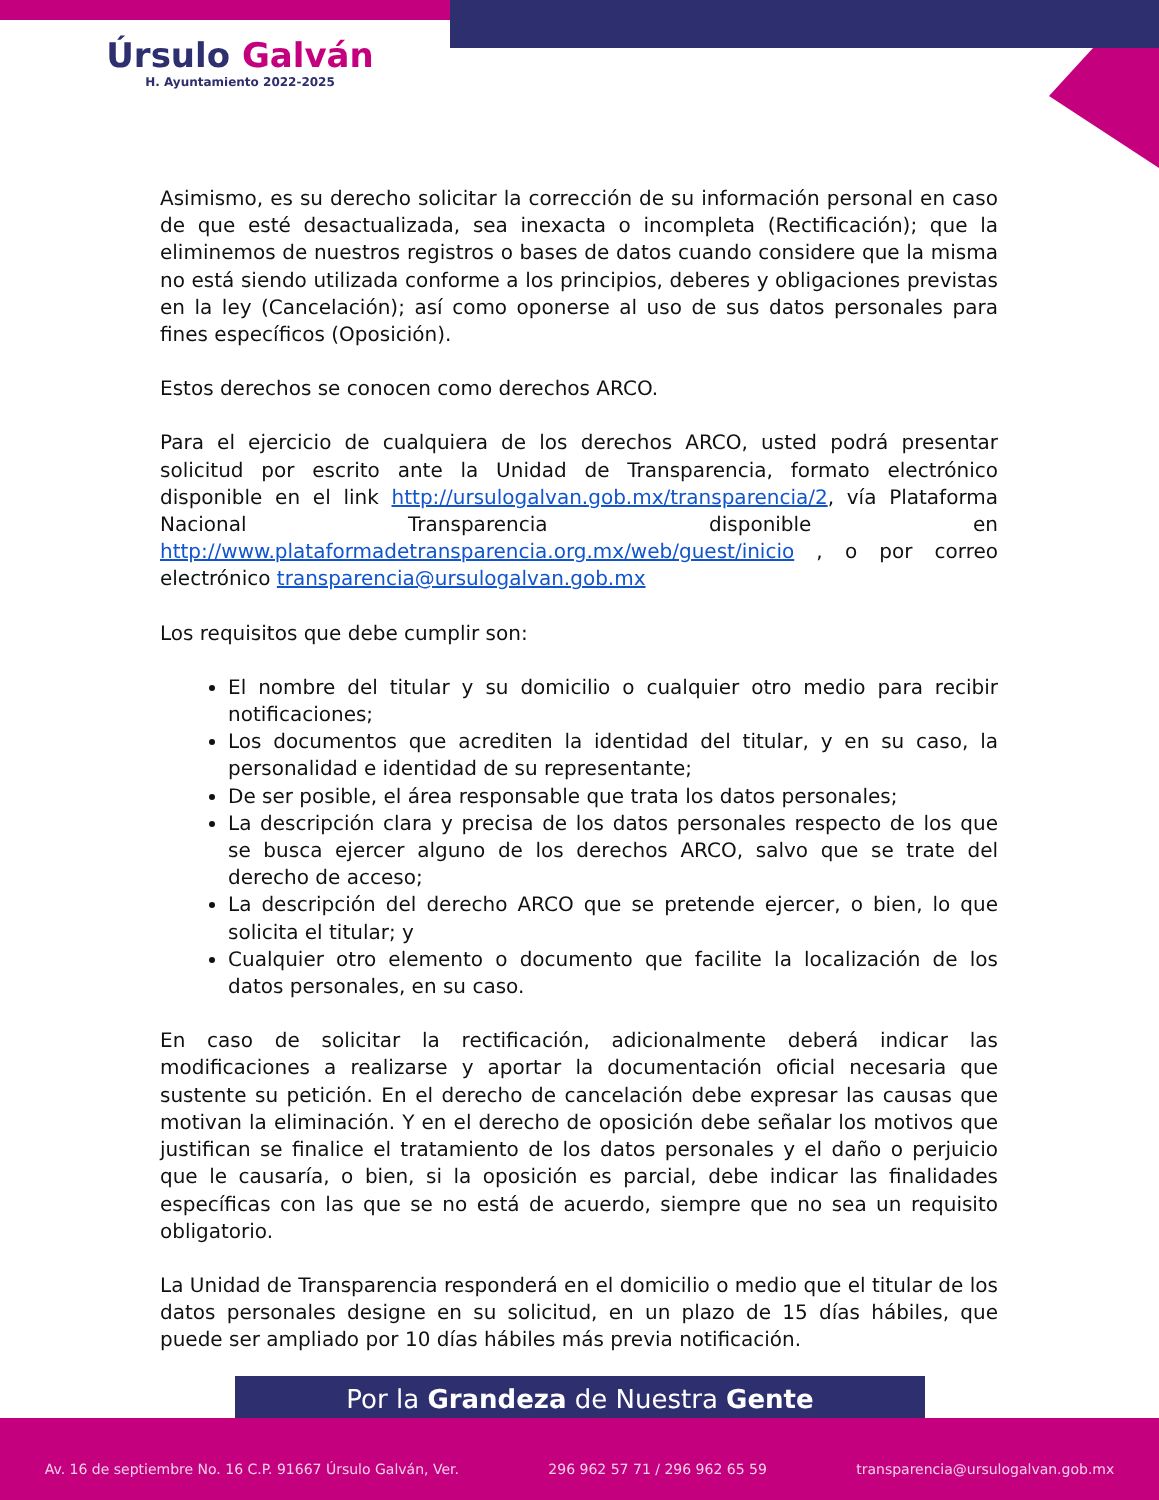Úrsulo Galván
H. Ayuntamiento 2022-2025
Asimismo, es su derecho solicitar la corrección de su información personal en caso de que esté desactualizada, sea inexacta o incompleta (Rectificación); que la eliminemos de nuestros registros o bases de datos cuando considere que la misma no está siendo utilizada conforme a los principios, deberes y obligaciones previstas en la ley (Cancelación); así como oponerse al uso de sus datos personales para fines específicos (Oposición).
Estos derechos se conocen como derechos ARCO.
Para el ejercicio de cualquiera de los derechos ARCO, usted podrá presentar solicitud por escrito ante la Unidad de Transparencia, formato electrónico disponible en el link http://ursulogalvan.gob.mx/transparencia/2, vía Plataforma Nacional Transparencia disponible en http://www.plataformadetransparencia.org.mx/web/guest/inicio , o por correo electrónico transparencia@ursulogalvan.gob.mx
Los requisitos que debe cumplir son:
El nombre del titular y su domicilio o cualquier otro medio para recibir notificaciones;
Los documentos que acrediten la identidad del titular, y en su caso, la personalidad e identidad de su representante;
De ser posible, el área responsable que trata los datos personales;
La descripción clara y precisa de los datos personales respecto de los que se busca ejercer alguno de los derechos ARCO, salvo que se trate del derecho de acceso;
La descripción del derecho ARCO que se pretende ejercer, o bien, lo que solicita el titular; y
Cualquier otro elemento o documento que facilite la localización de los datos personales, en su caso.
En caso de solicitar la rectificación, adicionalmente deberá indicar las modificaciones a realizarse y aportar la documentación oficial necesaria que sustente su petición. En el derecho de cancelación debe expresar las causas que motivan la eliminación. Y en el derecho de oposición debe señalar los motivos que justifican se finalice el tratamiento de los datos personales y el daño o perjuicio que le causaría, o bien, si la oposición es parcial, debe indicar las finalidades específicas con las que se no está de acuerdo, siempre que no sea un requisito obligatorio.
La Unidad de Transparencia responderá en el domicilio o medio que el titular de los datos personales designe en su solicitud, en un plazo de 15 días hábiles, que puede ser ampliado por 10 días hábiles más previa notificación.
Por la Grandeza de Nuestra Gente
Av. 16 de septiembre No. 16 C.P. 91667 Úrsulo Galván, Ver. 296 962 57 71 / 296 962 65 59 transparencia@ursulogalvan.gob.mx